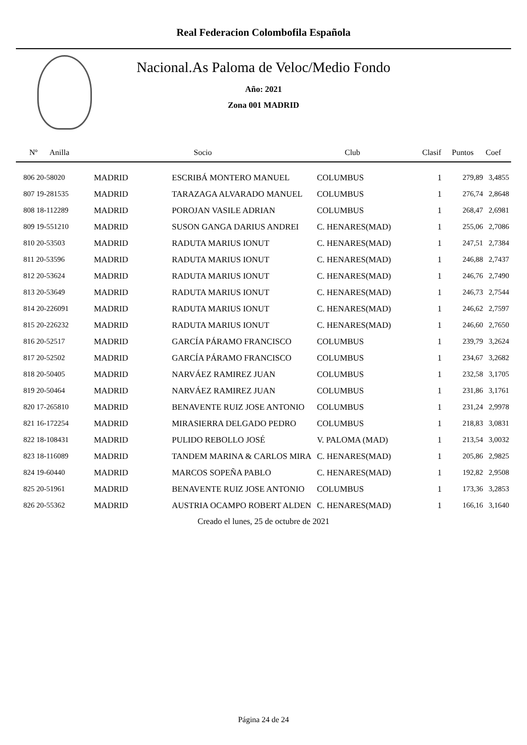Real Federacion Colombofila Española
Nacional.As Paloma de Veloc/Medio Fondo
Año: 2021
Zona 001 MADRID
| Nº Anilla | | Socio | Club | Clasif | Puntos | Coef |
| --- | --- | --- | --- | --- | --- | --- |
| 806 20-58020 | MADRID | ESCRIBÁ MONTERO MANUEL | COLUMBUS | 1 | 279,89 | 3,4855 |
| 807 19-281535 | MADRID | TARAZAGA ALVARADO MANUEL | COLUMBUS | 1 | 276,74 | 2,8648 |
| 808 18-112289 | MADRID | POROJAN VASILE ADRIAN | COLUMBUS | 1 | 268,47 | 2,6981 |
| 809 19-551210 | MADRID | SUSON GANGA DARIUS ANDREI | C. HENARES(MAD) | 1 | 255,06 | 2,7086 |
| 810 20-53503 | MADRID | RADUTA MARIUS IONUT | C. HENARES(MAD) | 1 | 247,51 | 2,7384 |
| 811 20-53596 | MADRID | RADUTA MARIUS IONUT | C. HENARES(MAD) | 1 | 246,88 | 2,7437 |
| 812 20-53624 | MADRID | RADUTA MARIUS IONUT | C. HENARES(MAD) | 1 | 246,76 | 2,7490 |
| 813 20-53649 | MADRID | RADUTA MARIUS IONUT | C. HENARES(MAD) | 1 | 246,73 | 2,7544 |
| 814 20-226091 | MADRID | RADUTA MARIUS IONUT | C. HENARES(MAD) | 1 | 246,62 | 2,7597 |
| 815 20-226232 | MADRID | RADUTA MARIUS IONUT | C. HENARES(MAD) | 1 | 246,60 | 2,7650 |
| 816 20-52517 | MADRID | GARCÍA PÁRAMO FRANCISCO | COLUMBUS | 1 | 239,79 | 3,2624 |
| 817 20-52502 | MADRID | GARCÍA PÁRAMO FRANCISCO | COLUMBUS | 1 | 234,67 | 3,2682 |
| 818 20-50405 | MADRID | NARVÁEZ RAMIREZ JUAN | COLUMBUS | 1 | 232,58 | 3,1705 |
| 819 20-50464 | MADRID | NARVÁEZ RAMIREZ JUAN | COLUMBUS | 1 | 231,86 | 3,1761 |
| 820 17-265810 | MADRID | BENAVENTE RUIZ JOSE ANTONIO | COLUMBUS | 1 | 231,24 | 2,9978 |
| 821 16-172254 | MADRID | MIRASIERRA DELGADO PEDRO | COLUMBUS | 1 | 218,83 | 3,0831 |
| 822 18-108431 | MADRID | PULIDO REBOLLO JOSÉ | V. PALOMA (MAD) | 1 | 213,54 | 3,0032 |
| 823 18-116089 | MADRID | TANDEM MARINA & CARLOS MIRA | C. HENARES(MAD) | 1 | 205,86 | 2,9825 |
| 824 19-60440 | MADRID | MARCOS SOPEÑA PABLO | C. HENARES(MAD) | 1 | 192,82 | 2,9508 |
| 825 20-51961 | MADRID | BENAVENTE RUIZ JOSE ANTONIO | COLUMBUS | 1 | 173,36 | 3,2853 |
| 826 20-55362 | MADRID | AUSTRIA OCAMPO ROBERT ALDEN | C. HENARES(MAD) | 1 | 166,16 | 3,1640 |
Creado el lunes, 25 de octubre de 2021
Página 24 de 24